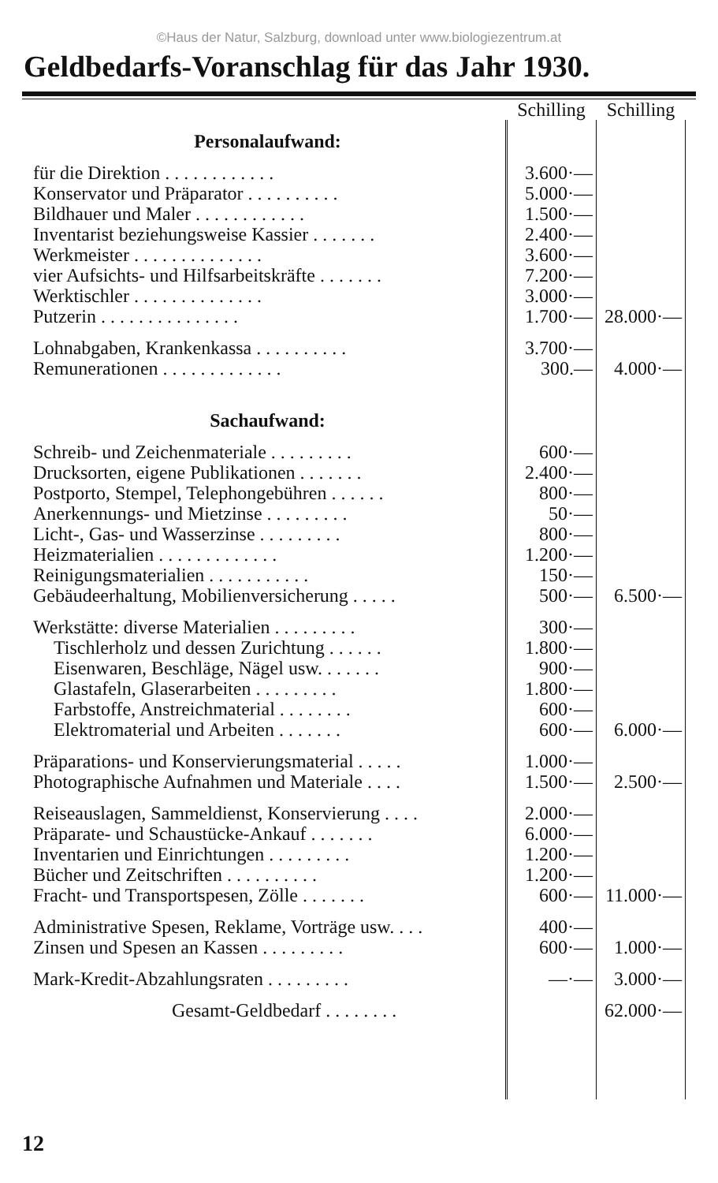©Haus der Natur, Salzburg, download unter www.biologiezentrum.at
Geldbedarfs-Voranschlag für das Jahr 1930.
| | Schilling | Schilling |
| Personalaufwand: | | |
| für die Direktion . . . . . . . . . . . . | 3.600·— | |
| Konservator und Präparator . . . . . . . . . . | 5.000·— | |
| Bildhauer und Maler . . . . . . . . . . . . | 1.500·— | |
| Inventarist beziehungsweise Kassier . . . . . . . | 2.400·— | |
| Werkmeister . . . . . . . . . . . . . . | 3.600·— | |
| vier Aufsichts- und Hilfsarbeitskräfte . . . . . . . | 7.200·— | |
| Werktischler . . . . . . . . . . . . . . | 3.000·— | |
| Putzerin . . . . . . . . . . . . . . . | 1.700·— | 28.000·— |
| Lohnabgaben, Krankenkassa . . . . . . . . . . | 3.700·— | |
| Remunerationen . . . . . . . . . . . . . | 300.— | 4.000·— |
| Sachaufwand: | | |
| Schreib- und Zeichenmateriale . . . . . . . . . | 600·— | |
| Drucksorten, eigene Publikationen . . . . . . . | 2.400·— | |
| Postporto, Stempel, Telephongebühren . . . . . . | 800·— | |
| Anerkennungs- und Mietzinse . . . . . . . . . | 50·— | |
| Licht-, Gas- und Wasserzinse . . . . . . . . . | 800·— | |
| Heizmaterialien . . . . . . . . . . . . . | 1.200·— | |
| Reinigungsmaterialien . . . . . . . . . . . | 150·— | |
| Gebäudeerhaltung, Mobilienversicherung . . . . . | 500·— | 6.500·— |
| Werkstätte: diverse Materialien . . . . . . . . . | 300·— | |
| Tischlerholz und dessen Zurichtung . . . . . . | 1.800·— | |
| Eisenwaren, Beschläge, Nägel usw. . . . . . . | 900·— | |
| Glastafeln, Glaserarbeiten . . . . . . . . . | 1.800·— | |
| Farbstoffe, Anstreichmaterial . . . . . . . . | 600·— | |
| Elektromaterial und Arbeiten . . . . . . . | 600·— | 6.000·— |
| Präparations- und Konservierungsmaterial . . . . . | 1.000·— | |
| Photographische Aufnahmen und Materiale . . . . | 1.500·— | 2.500·— |
| Reiseauslagen, Sammeldienst, Konservierung . . . . | 2.000·— | |
| Präparate- und Schaustücke-Ankauf . . . . . . . | 6.000·— | |
| Inventarien und Einrichtungen . . . . . . . . . | 1.200·— | |
| Bücher und Zeitschriften . . . . . . . . . . | 1.200·— | |
| Fracht- und Transportspesen, Zölle . . . . . . . | 600·— | 11.000·— |
| Administrative Spesen, Reklame, Vorträge usw. . . . | 400·— | |
| Zinsen und Spesen an Kassen . . . . . . . . . | 600·— | 1.000·— |
| Mark-Kredit-Abzahlungsraten . . . . . . . . . | —·— | 3.000·— |
| Gesamt-Geldbedarf . . . . . . . . | | 62.000·— |
12